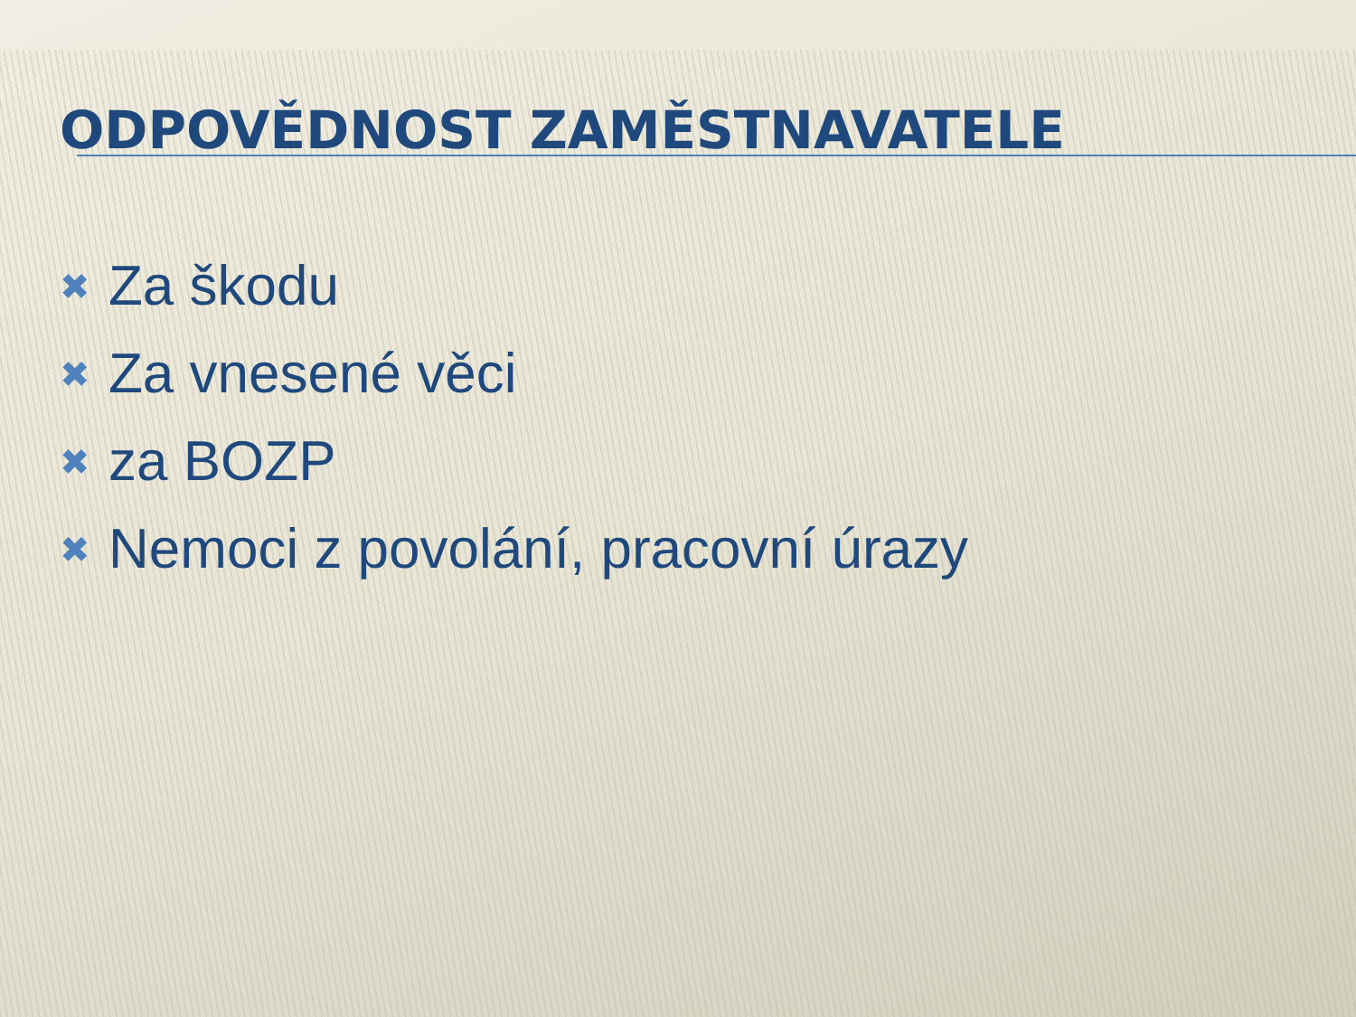ODPOVĚDNOST ZAMĚSTNAVATELE
✖ Za škodu
✖ Za vnesené věci
✖ za BOZP
✖ Nemoci z povolání, pracovní úrazy